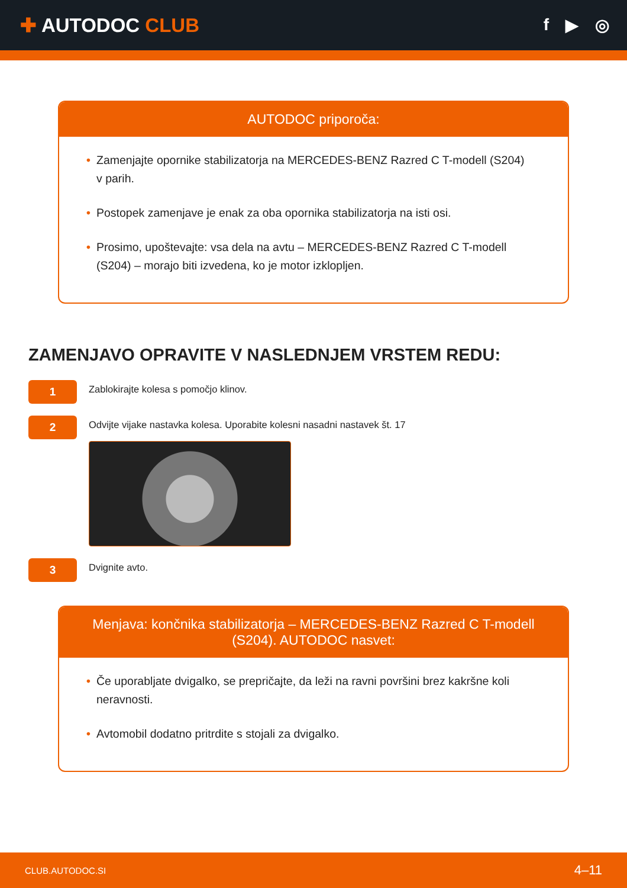✚ AUTODOC CLUB
f ▶ ◎
AUTODOC priporoča:
• Zamenjajte opornike stabilizatorja na MERCEDES-BENZ Razred C T-modell (S204) v parih.
• Postopek zamenjave je enak za oba opornika stabilizatorja na isti osi.
• Prosimo, upoštevajte: vsa dela na avtu – MERCEDES-BENZ Razred C T-modell (S204) – morajo biti izvedena, ko je motor izklopljen.
ZAMENJAVO OPRAVITE V NASLEDNJEM VRSTEM REDU:
1
Zablokirajte kolesa s pomočjo klinov.
2
Odvijte vijake nastavka kolesa. Uporabite kolesni nasadni nastavek št. 17
3
Dvignite avto.
Menjava: končnika stabilizatorja – MERCEDES-BENZ Razred C T-modell (S204). AUTODOC nasvet:
• Če uporabljate dvigalko, se prepričajte, da leži na ravni površini brez kakršne koli neravnosti.
• Avtomobil dodatno pritrdite s stojali za dvigalko.
CLUB.AUTODOC.SI 4–11